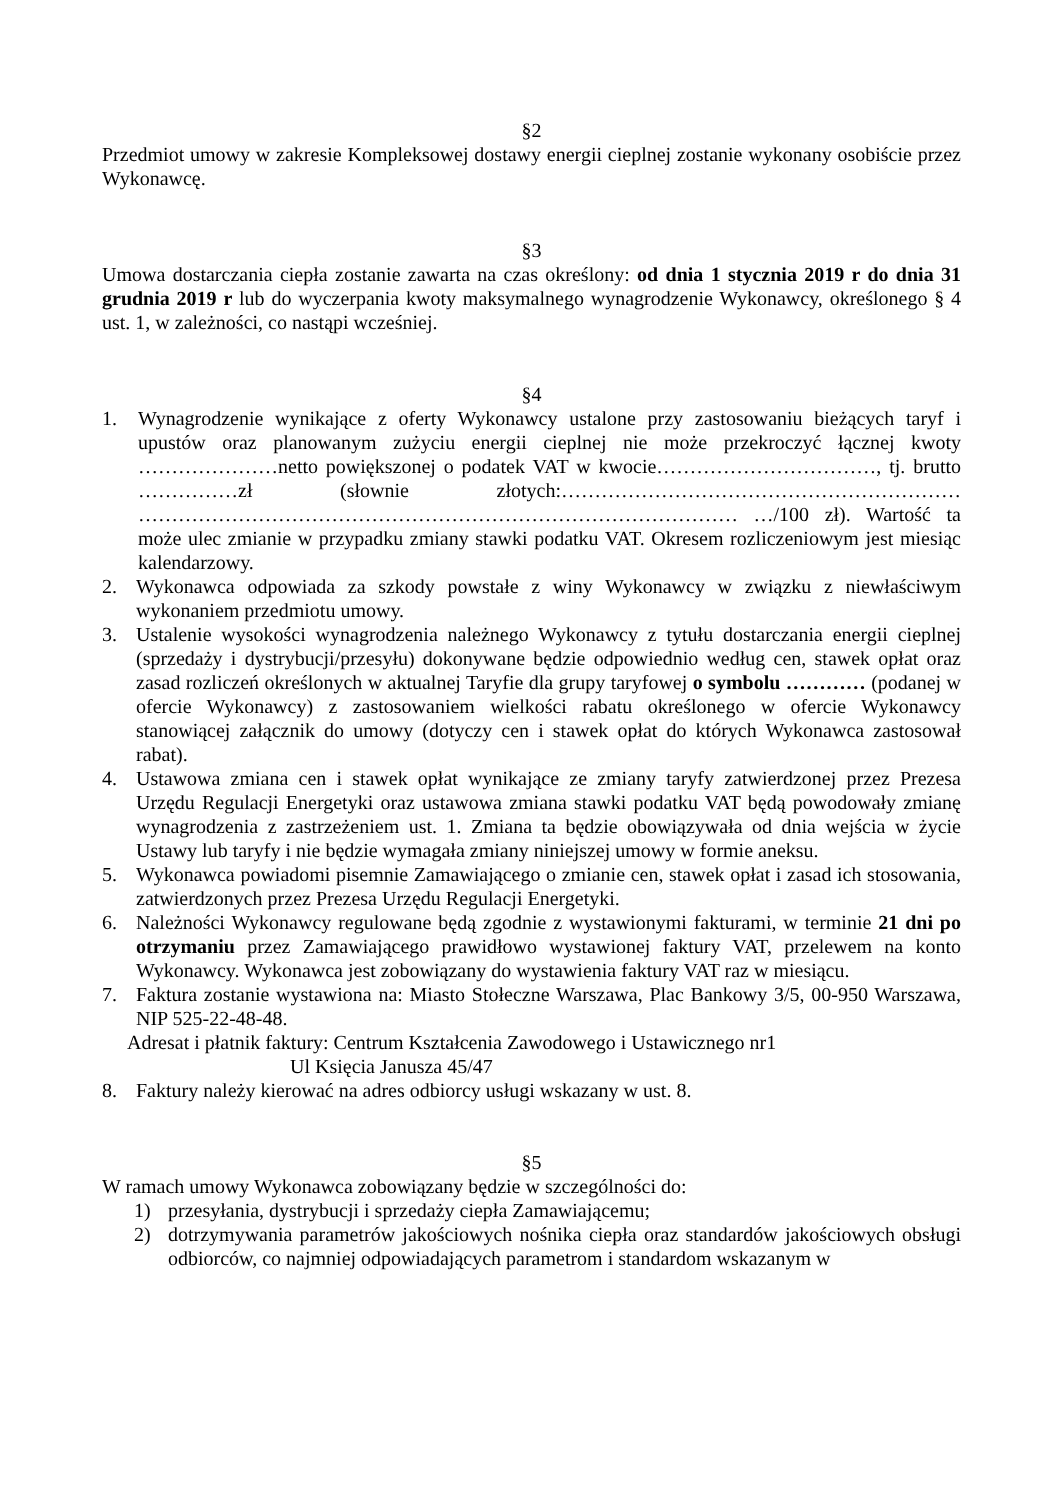§2
Przedmiot umowy w zakresie Kompleksowej dostawy energii cieplnej zostanie wykonany osobiście przez Wykonawcę.
§3
Umowa dostarczania ciepła zostanie zawarta na czas określony: od dnia 1 stycznia 2019 r do dnia 31 grudnia 2019 r lub do wyczerpania kwoty maksymalnego wynagrodzenie Wykonawcy, określonego § 4 ust. 1, w zależności, co nastąpi wcześniej.
§4
1. Wynagrodzenie wynikające z oferty Wykonawcy ustalone przy zastosowaniu bieżących taryf i upustów oraz planowanym zużyciu energii cieplnej nie może przekroczyć łącznej kwoty …………………netto powiększonej o podatek VAT w kwocie……………………………, tj. brutto ……………zł (słownie złotych:…………………………………………………… ……………………………………………………………………………… …/100 zł). Wartość ta może ulec zmianie w przypadku zmiany stawki podatku VAT. Okresem rozliczeniowym jest miesiąc kalendarzowy.
2. Wykonawca odpowiada za szkody powstałe z winy Wykonawcy w związku z niewłaściwym wykonaniem przedmiotu umowy.
3. Ustalenie wysokości wynagrodzenia należnego Wykonawcy z tytułu dostarczania energii cieplnej (sprzedaży i dystrybucji/przesyłu) dokonywane będzie odpowiednio według cen, stawek opłat oraz zasad rozliczeń określonych w aktualnej Taryfie dla grupy taryfowej o symbolu ………… (podanej w ofercie Wykonawcy) z zastosowaniem wielkości rabatu określonego w ofercie Wykonawcy stanowiącej załącznik do umowy (dotyczy cen i stawek opłat do których Wykonawca zastosował rabat).
4. Ustawowa zmiana cen i stawek opłat wynikające ze zmiany taryfy zatwierdzonej przez Prezesa Urzędu Regulacji Energetyki oraz ustawowa zmiana stawki podatku VAT będą powodowały zmianę wynagrodzenia z zastrzeżeniem ust. 1. Zmiana ta będzie obowiązywała od dnia wejścia w życie Ustawy lub taryfy i nie będzie wymagała zmiany niniejszej umowy w formie aneksu.
5. Wykonawca powiadomi pisemnie Zamawiającego o zmianie cen, stawek opłat i zasad ich stosowania, zatwierdzonych przez Prezesa Urzędu Regulacji Energetyki.
6. Należności Wykonawcy regulowane będą zgodnie z wystawionymi fakturami, w terminie 21 dni po otrzymaniu przez Zamawiającego prawidłowo wystawionej faktury VAT, przelewem na konto Wykonawcy. Wykonawca jest zobowiązany do wystawienia faktury VAT raz w miesiącu.
7. Faktura zostanie wystawiona na: Miasto Stołeczne Warszawa, Plac Bankowy 3/5, 00-950 Warszawa, NIP 525-22-48-48.
Adresat i płatnik faktury: Centrum Kształcenia Zawodowego i Ustawicznego nr1
Ul Księcia Janusza 45/47
8. Faktury należy kierować na adres odbiorcy usługi wskazany w ust. 8.
§5
W ramach umowy Wykonawca zobowiązany będzie w szczególności do:
1) przesyłania, dystrybucji i sprzedaży ciepła Zamawiającemu;
2) dotrzymywania parametrów jakościowych nośnika ciepła oraz standardów jakościowych obsługi odbiorców, co najmniej odpowiadających parametrom i standardom wskazanym w